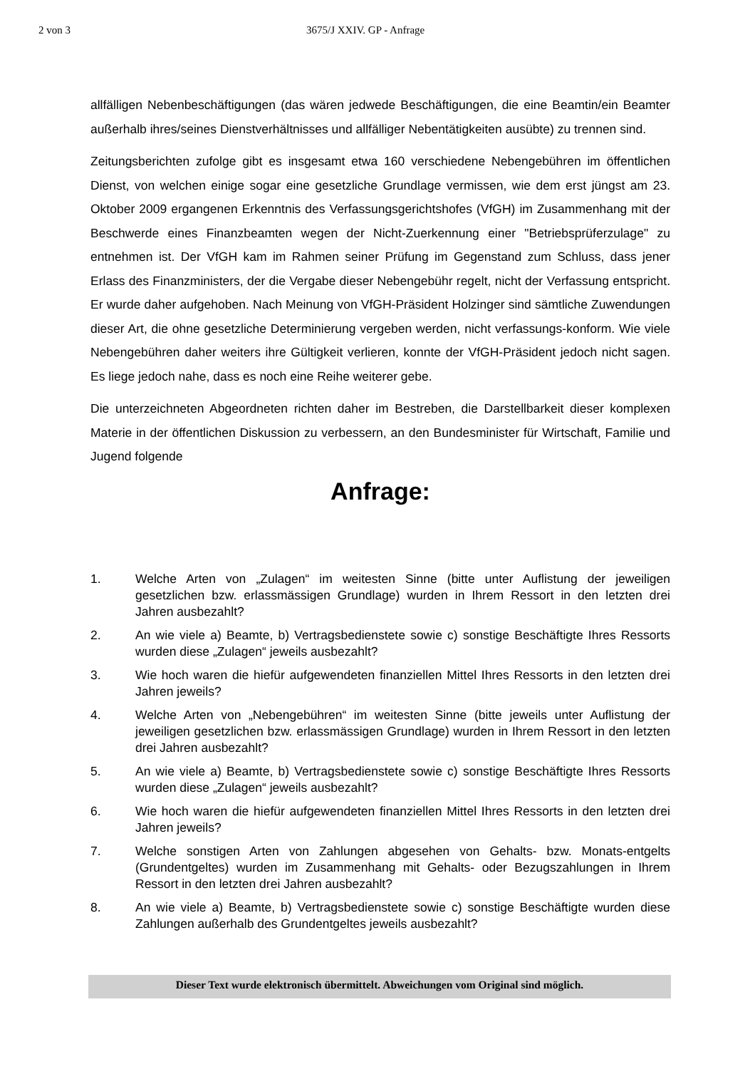2 von 3 3675/J XXIV. GP - Anfrage
allfälligen Nebenbeschäftigungen (das wären jedwede Beschäftigungen, die eine Beamtin/ein Beamter außerhalb ihres/seines Dienstverhältnisses und allfälliger Nebentätigkeiten ausübte) zu trennen sind.
Zeitungsberichten zufolge gibt es insgesamt etwa 160 verschiedene Nebengebühren im öffentlichen Dienst, von welchen einige sogar eine gesetzliche Grundlage vermissen, wie dem erst jüngst am 23. Oktober 2009 ergangenen Erkenntnis des Verfassungsgerichtshofes (VfGH) im Zusammenhang mit der Beschwerde eines Finanzbeamten wegen der Nicht-Zuerkennung einer "Betriebsprüferzulage" zu entnehmen ist. Der VfGH kam im Rahmen seiner Prüfung im Gegenstand zum Schluss, dass jener Erlass des Finanzministers, der die Vergabe dieser Nebengebühr regelt, nicht der Verfassung entspricht. Er wurde daher aufgehoben. Nach Meinung von VfGH-Präsident Holzinger sind sämtliche Zuwendungen dieser Art, die ohne gesetzliche Determinierung vergeben werden, nicht verfassungs-konform. Wie viele Nebengebühren daher weiters ihre Gültigkeit verlieren, konnte der VfGH-Präsident jedoch nicht sagen. Es liege jedoch nahe, dass es noch eine Reihe weiterer gebe.
Die unterzeichneten Abgeordneten richten daher im Bestreben, die Darstellbarkeit dieser komplexen Materie in der öffentlichen Diskussion zu verbessern, an den Bundesminister für Wirtschaft, Familie und Jugend folgende
Anfrage:
1. Welche Arten von „Zulagen“ im weitesten Sinne (bitte unter Auflistung der jeweiligen gesetzlichen bzw. erlassmässigen Grundlage) wurden in Ihrem Ressort in den letzten drei Jahren ausbezahlt?
2. An wie viele a) Beamte, b) Vertragsbedienstete sowie c) sonstige Beschäftigte Ihres Ressorts wurden diese „Zulagen“ jeweils ausbezahlt?
3. Wie hoch waren die hiefür aufgewendeten finanziellen Mittel Ihres Ressorts in den letzten drei Jahren jeweils?
4. Welche Arten von „Nebengebühren“ im weitesten Sinne (bitte jeweils unter Auflistung der jeweiligen gesetzlichen bzw. erlassmässigen Grundlage) wurden in Ihrem Ressort in den letzten drei Jahren ausbezahlt?
5. An wie viele a) Beamte, b) Vertragsbedienstete sowie c) sonstige Beschäftigte Ihres Ressorts wurden diese „Zulagen“ jeweils ausbezahlt?
6. Wie hoch waren die hiefür aufgewendeten finanziellen Mittel Ihres Ressorts in den letzten drei Jahren jeweils?
7. Welche sonstigen Arten von Zahlungen abgesehen von Gehalts- bzw. Monats-entgelts (Grundentgeltes) wurden im Zusammenhang mit Gehalts- oder Bezugszahlungen in Ihrem Ressort in den letzten drei Jahren ausbezahlt?
8. An wie viele a) Beamte, b) Vertragsbedienstete sowie c) sonstige Beschäftigte wurden diese Zahlungen außerhalb des Grundentgeltes jeweils ausbezahlt?
Dieser Text wurde elektronisch übermittelt. Abweichungen vom Original sind möglich.